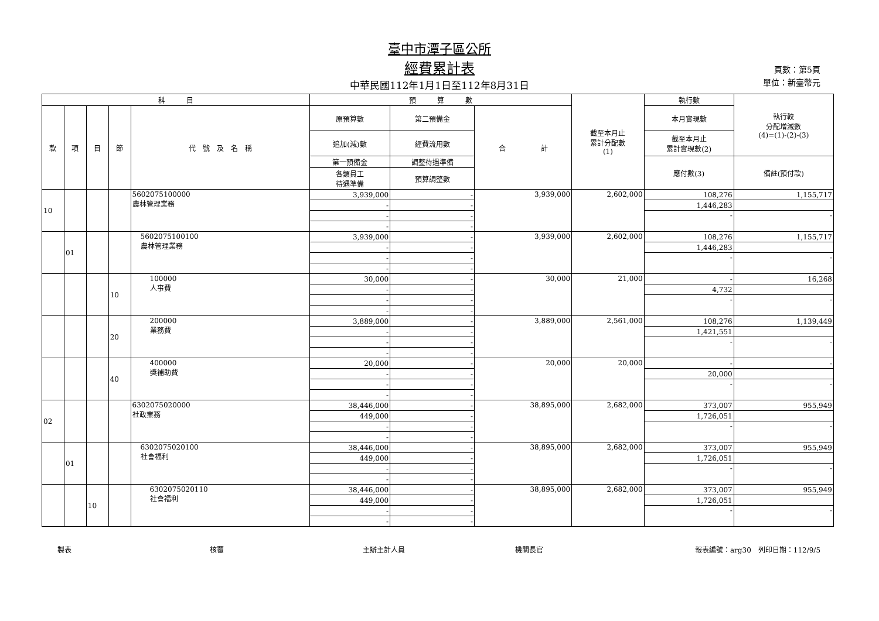臺中市潭子區公所
經費累計表
中華民國112年1月1日至112年8月31日
頁數：第5頁
單位：新臺幣元
| 科 目 | | | | | 預 算 數 | | | 截至本月止 累計分配數 (1) | 執行數 | 執行較 分配增減數 (4)=(1)-(2)-(3) |
| --- | --- | --- | --- | --- | --- | --- | --- | --- | --- | --- |
| 款 | 項 | 目 | 節 | 代 號 及 名 稱 | 原預算數 | 第二預備金 | 合 計 | | 本月實現數 | |
| | | | | | 追加(減)數 | 經費流用數 | | | 截至本月止 累計實現數(2) | |
| | | | | | 第一預備金 | 調整待遇準備 | | | 應付數(3) | 備註(預付款) |
| | | | | | 各類員工 待遇準備 | 預算調整數 | | | | |
| 10 | | | | 5602075100000 農林管理業務 | 3,939,000 | - | 3,939,000 | 2,602,000 | 108,276 | 1,155,717 |
| | | | | | - | - | | | 1,446,283 | |
| | | | | | - | - | | | - | - |
| | | | | | - | - | | | | |
| | 01 | | | 5602075100100 農林管理業務 | 3,939,000 | - | 3,939,000 | 2,602,000 | 108,276 | 1,155,717 |
| | | | | | - | - | | | 1,446,283 | |
| | | | | | - | - | | | - | - |
| | | | | | - | - | | | | |
| | | | 10 | 100000 人事費 | 30,000 | - | 30,000 | 21,000 | - | 16,268 |
| | | | | | - | - | | | 4,732 | |
| | | | | | - | - | | | - | - |
| | | | | | - | - | | | | |
| | | | 20 | 200000 業務費 | 3,889,000 | - | 3,889,000 | 2,561,000 | 108,276 | 1,139,449 |
| | | | | | - | - | | | 1,421,551 | |
| | | | | | - | - | | | - | - |
| | | | | | - | - | | | | |
| | | | 40 | 400000 獎補助費 | 20,000 | - | 20,000 | 20,000 | - | - |
| | | | | | - | - | | | 20,000 | |
| | | | | | - | - | | | - | - |
| | | | | | - | - | | | | |
| 02 | | | | 6302075020000 社政業務 | 38,446,000 | - | 38,895,000 | 2,682,000 | 373,007 | 955,949 |
| | | | | | 449,000 | - | | | 1,726,051 | |
| | | | | | - | - | | | - | - |
| | | | | | - | - | | | | |
| | 01 | | | 6302075020100 社會福利 | 38,446,000 | - | 38,895,000 | 2,682,000 | 373,007 | 955,949 |
| | | | | | 449,000 | - | | | 1,726,051 | |
| | | | | | - | - | | | - | - |
| | | | | | - | - | | | | |
| | | 10 | | 6302075020110 社會福利 | 38,446,000 | - | 38,895,000 | 2,682,000 | 373,007 | 955,949 |
| | | | | | 449,000 | - | | | 1,726,051 | |
| | | | | | - | - | | | - | - |
| | | | | | - | - | | | | |
製表 核覆 主辦主計人員 機關長官 報表編號：arg30　列印日期：112/9/5